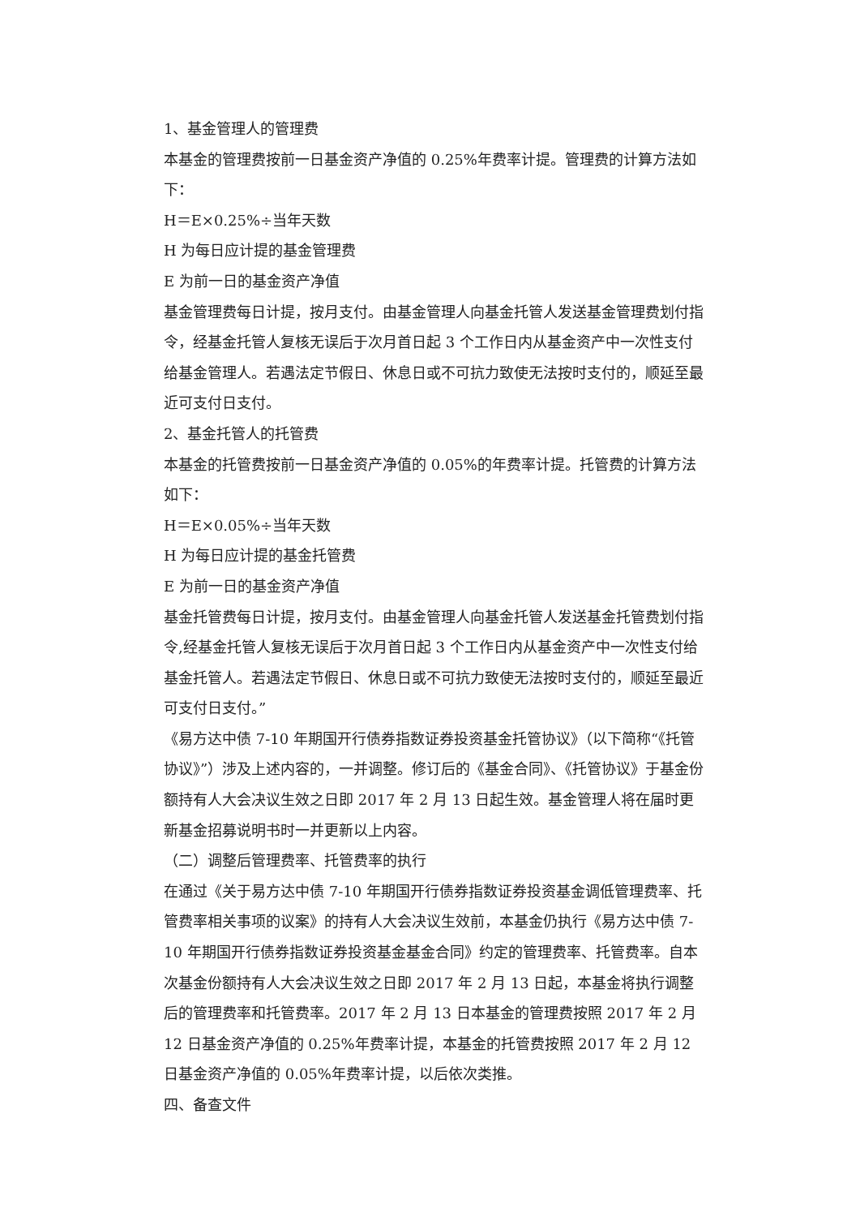1、基金管理人的管理费
本基金的管理费按前一日基金资产净值的 0.25%年费率计提。管理费的计算方法如下：
H＝E×0.25%÷当年天数
H 为每日应计提的基金管理费
E 为前一日的基金资产净值
基金管理费每日计提，按月支付。由基金管理人向基金托管人发送基金管理费划付指令，经基金托管人复核无误后于次月首日起 3 个工作日内从基金资产中一次性支付给基金管理人。若遇法定节假日、休息日或不可抗力致使无法按时支付的，顺延至最近可支付日支付。
2、基金托管人的托管费
本基金的托管费按前一日基金资产净值的 0.05%的年费率计提。托管费的计算方法如下：
H＝E×0.05%÷当年天数
H 为每日应计提的基金托管费
E 为前一日的基金资产净值
基金托管费每日计提，按月支付。由基金管理人向基金托管人发送基金托管费划付指令,经基金托管人复核无误后于次月首日起 3 个工作日内从基金资产中一次性支付给基金托管人。若遇法定节假日、休息日或不可抗力致使无法按时支付的，顺延至最近可支付日支付。”
《易方达中债 7-10 年期国开行债券指数证券投资基金托管协议》（以下简称“《托管协议》”）涉及上述内容的，一并调整。修订后的《基金合同》、《托管协议》于基金份额持有人大会决议生效之日即 2017 年 2 月 13 日起生效。基金管理人将在届时更新基金招募说明书时一并更新以上内容。
（二）调整后管理费率、托管费率的执行
在通过《关于易方达中债 7-10 年期国开行债券指数证券投资基金调低管理费率、托管费率相关事项的议案》的持有人大会决议生效前，本基金仍执行《易方达中债 7-10 年期国开行债券指数证券投资基金基金合同》约定的管理费率、托管费率。自本次基金份额持有人大会决议生效之日即 2017 年 2 月 13 日起，本基金将执行调整后的管理费率和托管费率。2017 年 2 月 13 日本基金的管理费按照 2017 年 2 月 12 日基金资产净值的 0.25%年费率计提，本基金的托管费按照 2017 年 2 月 12 日基金资产净值的 0.05%年费率计提，以后依次类推。
四、备查文件